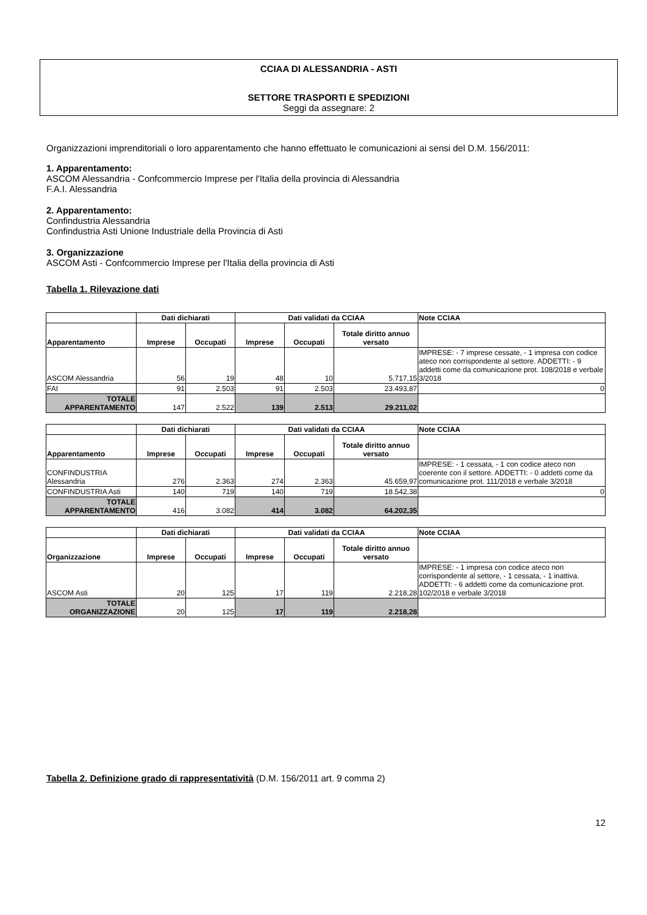CCIAA DI ALESSANDRIA - ASTI
SETTORE TRASPORTI E SPEDIZIONI
Seggi da assegnare: 2
Organizzazioni imprenditoriali o loro apparentamento che hanno effettuato le comunicazioni ai sensi del D.M. 156/2011:
1. Apparentamento:
ASCOM Alessandria - Confcommercio Imprese per l'Italia della provincia di Alessandria
F.A.I. Alessandria
2. Apparentamento:
Confindustria Alessandria
Confindustria Asti Unione Industriale della Provincia di Asti
3. Organizzazione
ASCOM Asti - Confcommercio Imprese per l'Italia della provincia di Asti
Tabella 1. Rilevazione dati
| | Dati dichiarati | | Dati validati da CCIAA | | | Note CCIAA |
| --- | --- | --- | --- | --- | --- | --- |
| Apparentamento | Imprese | Occupati | Imprese | Occupati | Totale diritto annuo versato | |
| ASCOM Alessandria | 56 | 19 | 48 | 10 | 5.717,15 | IMPRESE: - 7 imprese cessate, - 1 impresa con codice ateco non corrispondente al settore. ADDETTI: - 9 addetti come da comunicazione prot. 108/2018 e verbale 3/2018 |
| FAI | 91 | 2.503 | 91 | 2.503 | 23.493,87 | 0 |
| TOTALE APPARENTAMENTO | 147 | 2.522 | 139 | 2.513 | 29.211,02 | |
| | Dati dichiarati | | Dati validati da CCIAA | | | Note CCIAA |
| --- | --- | --- | --- | --- | --- | --- |
| Apparentamento | Imprese | Occupati | Imprese | Occupati | Totale diritto annuo versato | |
| CONFINDUSTRIA Alessandria | 276 | 2.363 | 274 | 2.363 | 45.659,97 | IMPRESE: - 1 cessata, - 1 con codice ateco non coerente con il settore. ADDETTI: - 0 addetti come da comunicazione prot. 111/2018 e verbale 3/2018 |
| CONFINDUSTRIA Asti | 140 | 719 | 140 | 719 | 18.542,38 | 0 |
| TOTALE APPARENTAMENTO | 416 | 3.082 | 414 | 3.082 | 64.202,35 | |
| | Dati dichiarati | | Dati validati da CCIAA | | | Note CCIAA |
| --- | --- | --- | --- | --- | --- | --- |
| Organizzazione | Imprese | Occupati | Imprese | Occupati | Totale diritto annuo versato | |
| ASCOM Asti | 20 | 125 | 17 | 119 | 2.218,28 | IMPRESE: - 1 impresa con codice ateco non corrispondente al settore, - 1 cessata, - 1 inattiva. ADDETTI: - 6 addetti come da comunicazione prot. 102/2018 e verbale 3/2018 |
| TOTALE ORGANIZZAZIONE | 20 | 125 | 17 | 119 | 2.218,28 | |
Tabella 2. Definizione grado di rappresentatività (D.M. 156/2011 art. 9 comma 2)
12